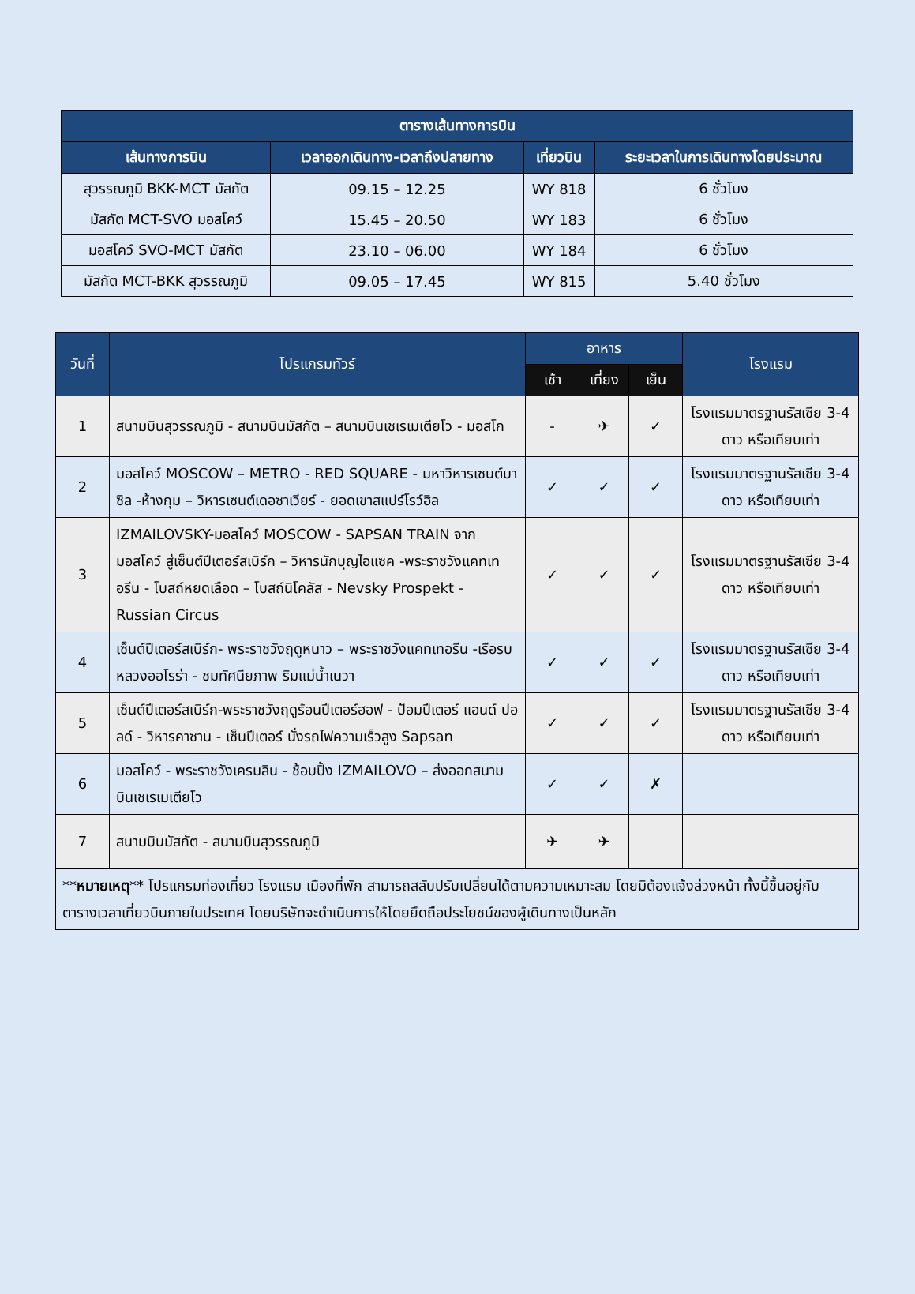| ตารางเส้นทางการบิน | | | |
| --- | --- | --- | --- |
| เส้นทางการบิน | เวลาออกเดินทาง-เวลาถึงปลายทาง | เที่ยวบิน | ระยะเวลาในการเดินทางโดยประมาณ |
| สุวรรณภูมิ BKK-MCT มัสกัต | 09.15 – 12.25 | WY 818 | 6 ชั่วโมง |
| มัสกัต MCT-SVO มอสโคว์ | 15.45 – 20.50 | WY 183 | 6 ชั่วโมง |
| มอสโคว์ SVO-MCT มัสกัต | 23.10 – 06.00 | WY 184 | 6 ชั่วโมง |
| มัสกัต MCT-BKK สุวรรณภูมิ | 09.05 – 17.45 | WY 815 | 5.40 ชั่วโมง |
| วันที่ | โปรแกรมทัวร์ | อาหาร | | | โรงแรม |
| --- | --- | --- | --- | --- | --- |
| | | เช้า | เที่ยง | เย็น | |
| 1 | สนามบินสุวรรณภูมิ - สนามบินมัสกัต – สนามบินเชเรเมเตียโว - มอสโก | - | ✈ | ✓ | โรงแรมมาตรฐานรัสเซีย 3-4 ดาว หรือเทียบเท่า |
| 2 | มอสโคว์ MOSCOW – METRO - RED SQUARE - มหาวิหารเซนต์บาซิล -ห้างกุม – วิหารเซนต์เดอซาเวียร์ - ยอดเขาสแปร์โรว์ฮิล | ✓ | ✓ | ✓ | โรงแรมมาตรฐานรัสเซีย 3-4 ดาว หรือเทียบเท่า |
| 3 | IZMAILOVSKY-มอสโคว์ MOSCOW - SAPSAN TRAIN จากมอสโคว์ สู่เซ็นต์ปีเตอร์สเบิร์ก – วิหารนักบุญไอแซค -พระราชวังแคทเทอรีน - โบสถ์หยดเลือด – โบสถ์นิโคลัส - Nevsky Prospekt - Russian Circus | ✓ | ✓ | ✓ | โรงแรมมาตรฐานรัสเซีย 3-4 ดาว หรือเทียบเท่า |
| 4 | เซ็นต์ปีเตอร์สเบิร์ก- พระราชวังฤดูหนาว – พระราชวังแคทเทอรีน -เรือรบหลวงออโรร่า - ชมทัศนียภาพ ริมแม่น้ำเนวา | ✓ | ✓ | ✓ | โรงแรมมาตรฐานรัสเซีย 3-4 ดาว หรือเทียบเท่า |
| 5 | เซ็นต์ปีเตอร์สเบิร์ก-พระราชวังฤดูร้อนปีเตอร์ฮอฟ - ป้อมปีเตอร์ แอนด์ ปอลด์ - วิหารคาซาน - เซ็นปีเตอร์ นั่งรถไฟความเร็วสูง Sapsan | ✓ | ✓ | ✓ | โรงแรมมาตรฐานรัสเซีย 3-4 ดาว หรือเทียบเท่า |
| 6 | มอสโคว์ - พระราชวังเครมลิน - ช้อบปิ้ง IZMAILOVO – ส่งออกสนามบินเชเรเมเตียโว | ✓ | ✓ | ✗ | |
| 7 | สนามบินมัสกัต - สนามบินสุวรรณภูมิ | ✈ | ✈ | | |
| ** หมายเหตุ ** โปรแกรมท่องเที่ยว โรงแรม เมืองที่พัก สามารถสลับปรับเปลี่ยนได้ตามความเหมาะสม โดยมิต้องแจ้งล่วงหน้า ทั้งนี้ขึ้นอยู่กับตารางเวลาเที่ยวบินภายในประเทศ โดยบริษัทจะดำเนินการให้โดยยึดถือประโยชน์ของผู้เดินทางเป็นหลัก | | | | | |